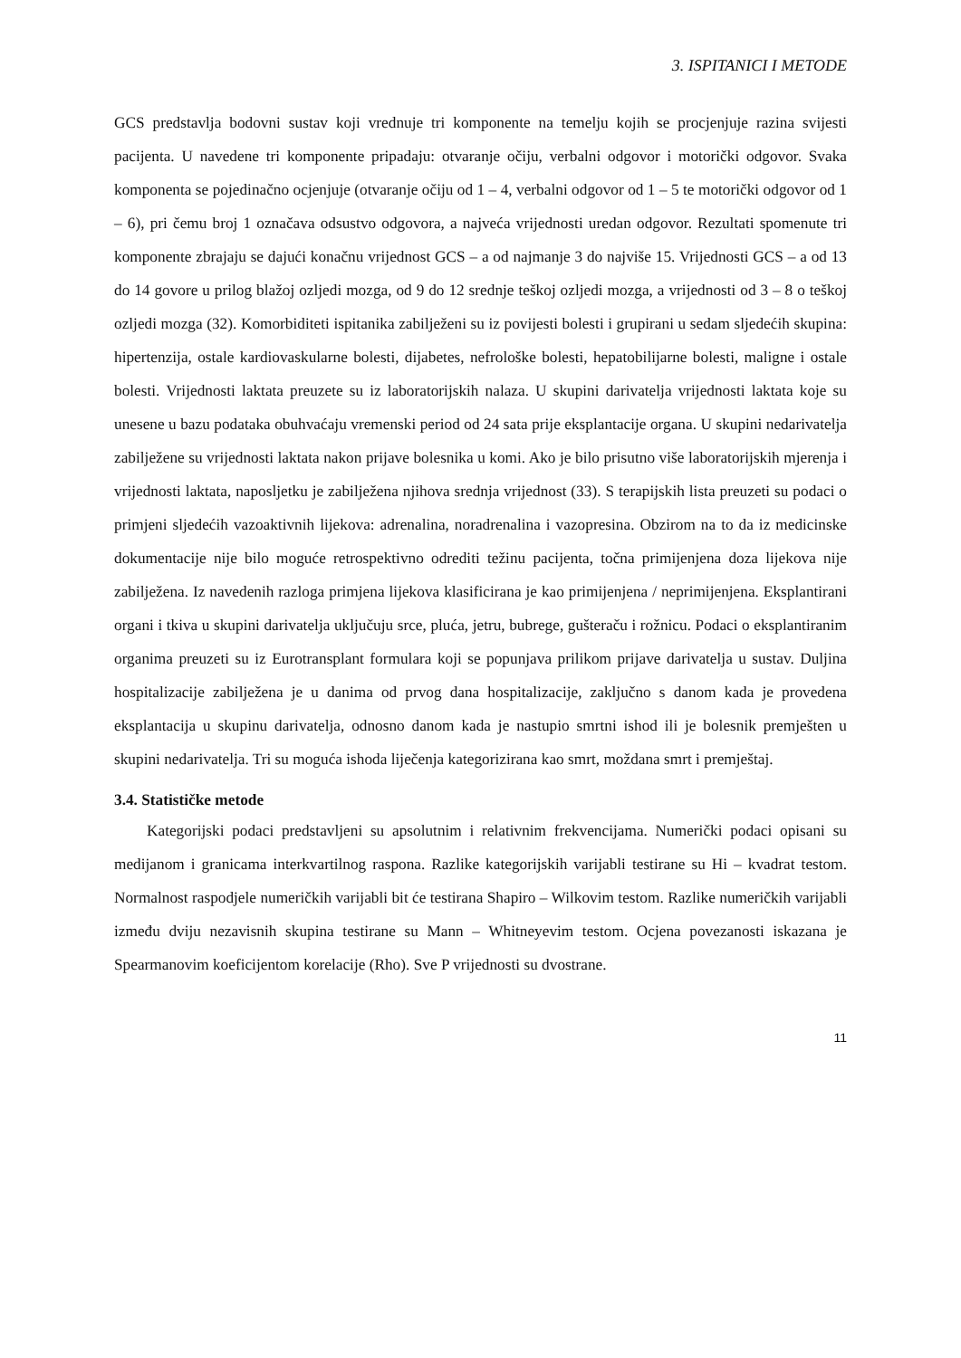3. ISPITANICI I METODE
GCS predstavlja bodovni sustav koji vrednuje tri komponente na temelju kojih se procjenjuje razina svijesti pacijenta. U navedene tri komponente pripadaju: otvaranje očiju, verbalni odgovor i motorički odgovor. Svaka komponenta se pojedinačno ocjenjuje (otvaranje očiju od 1 – 4, verbalni odgovor od 1 – 5 te motorički odgovor od 1 – 6), pri čemu broj 1 označava odsustvo odgovora, a najveća vrijednosti uredan odgovor. Rezultati spomenute tri komponente zbrajaju se dajući konačnu vrijednost GCS – a od najmanje 3 do najviše 15. Vrijednosti GCS – a od 13 do 14 govore u prilog blažoj ozljedi mozga, od 9 do 12 srednje teškoj ozljedi mozga, a vrijednosti od 3 – 8 o teškoj ozljedi mozga (32). Komorbiditeti ispitanika zabilježeni su iz povijesti bolesti i grupirani u sedam sljedećih skupina: hipertenzija, ostale kardiovaskularne bolesti, dijabetes, nefrološke bolesti, hepatobilijarne bolesti, maligne i ostale bolesti. Vrijednosti laktata preuzete su iz laboratorijskih nalaza. U skupini darivatelja vrijednosti laktata koje su unesene u bazu podataka obuhvaćaju vremenski period od 24 sata prije eksplantacije organa. U skupini nedarivatelja zabilježene su vrijednosti laktata nakon prijave bolesnika u komi. Ako je bilo prisutno više laboratorijskih mjerenja i vrijednosti laktata, naposljetku je zabilježena njihova srednja vrijednost (33). S terapijskih lista preuzeti su podaci o primjeni sljedećih vazoaktivnih lijekova: adrenalina, noradrenalina i vazopresina. Obzirom na to da iz medicinske dokumentacije nije bilo moguće retrospektivno odrediti težinu pacijenta, točna primijenjena doza lijekova nije zabilježena. Iz navedenih razloga primjena lijekova klasificirana je kao primijenjena / neprimijenjena. Eksplantirani organi i tkiva u skupini darivatelja uključuju srce, pluća, jetru, bubrege, gušteraču i rožnicu. Podaci o eksplantiranim organima preuzeti su iz Eurotransplant formulara koji se popunjava prilikom prijave darivatelja u sustav. Duljina hospitalizacije zabilježena je u danima od prvog dana hospitalizacije, zaključno s danom kada je provedena eksplantacija u skupinu darivatelja, odnosno danom kada je nastupio smrtni ishod ili je bolesnik premješten u skupini nedarivatelja. Tri su moguća ishoda liječenja kategorizirana kao smrt, moždana smrt i premještaj.
3.4. Statističke metode
Kategorijski podaci predstavljeni su apsolutnim i relativnim frekvencijama. Numerički podaci opisani su medijanom i granicama interkvartilnog raspona. Razlike kategorijskih varijabli testirane su Hi – kvadrat testom. Normalnost raspodjele numeričkih varijabli bit će testirana Shapiro – Wilkovim testom. Razlike numeričkih varijabli između dviju nezavisnih skupina testirane su Mann – Whitneyevim testom. Ocjena povezanosti iskazana je Spearmanovim koeficijentom korelacije (Rho). Sve P vrijednosti su dvostrane.
11